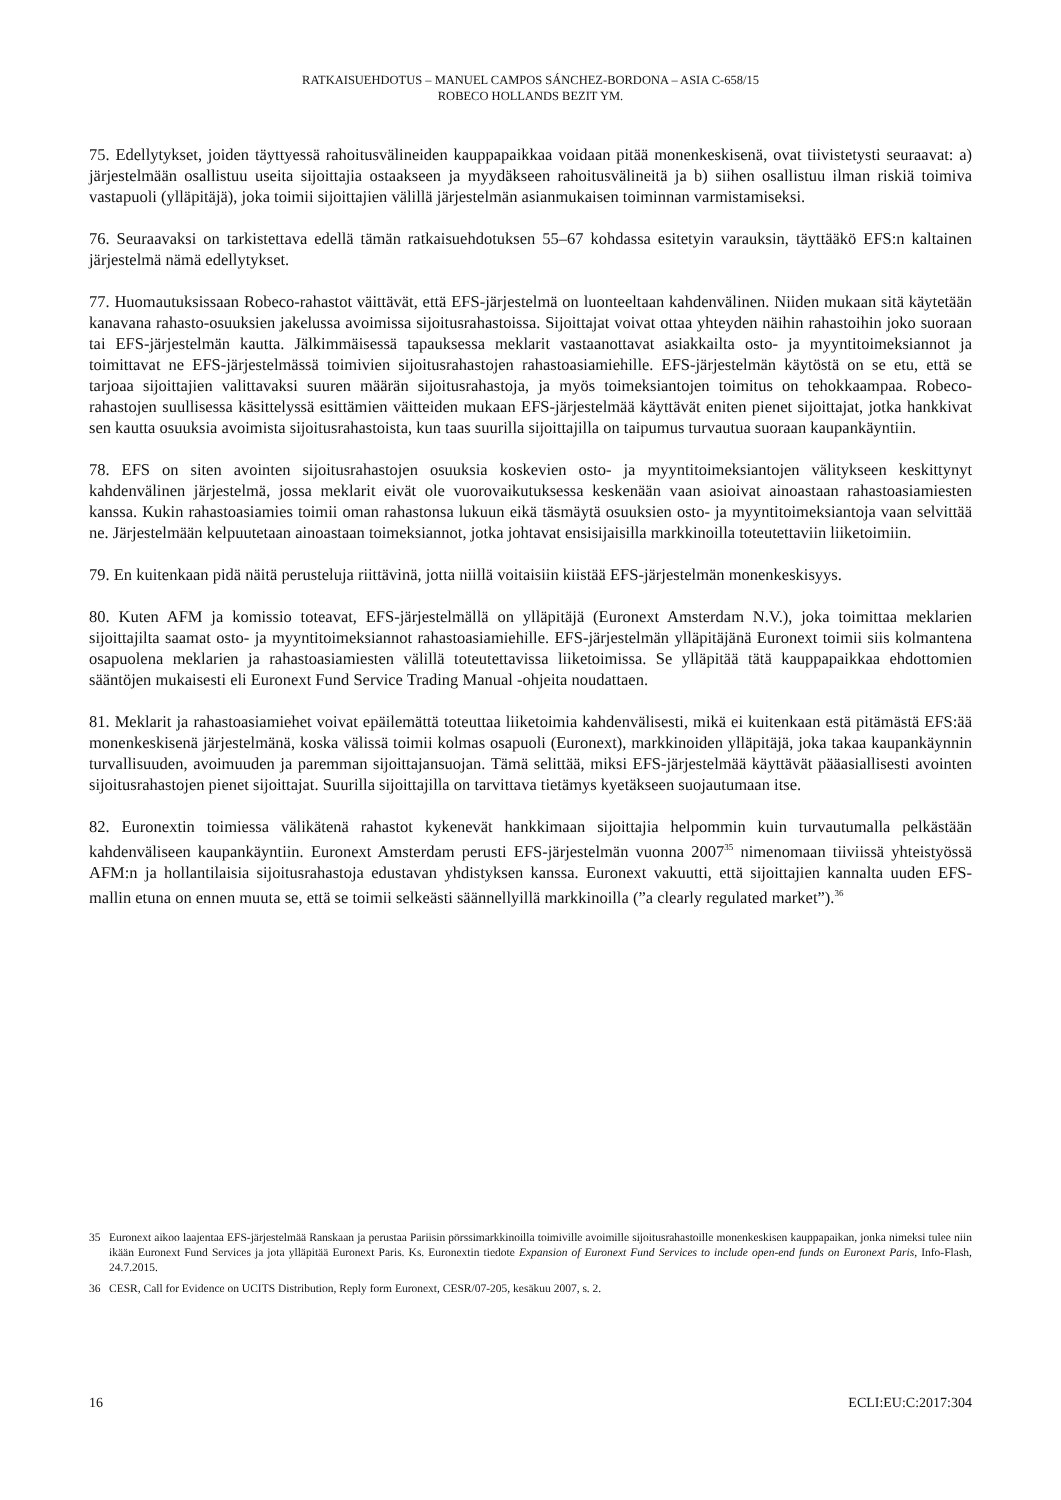RATKAISUEHDOTUS – MANUEL CAMPOS SÁNCHEZ-BORDONA – ASIA C-658/15
ROBECO HOLLANDS BEZIT YM.
75. Edellytykset, joiden täyttyessä rahoitusvälineiden kauppapaikkaa voidaan pitää monenkeskisenä, ovat tiivistetysti seuraavat: a) järjestelmään osallistuu useita sijoittajia ostaakseen ja myydäkseen rahoitusvälineitä ja b) siihen osallistuu ilman riskiä toimiva vastapuoli (ylläpitäjä), joka toimii sijoittajien välillä järjestelmän asianmukaisen toiminnan varmistamiseksi.
76. Seuraavaksi on tarkistettava edellä tämän ratkaisuehdotuksen 55–67 kohdassa esitetyin varauksin, täyttääkö EFS:n kaltainen järjestelmä nämä edellytykset.
77. Huomautuksissaan Robeco-rahastot väittävät, että EFS-järjestelmä on luonteeltaan kahdenvälinen. Niiden mukaan sitä käytetään kanavana rahasto-osuuksien jakelussa avoimissa sijoitusrahastoissa. Sijoittajat voivat ottaa yhteyden näihin rahastoihin joko suoraan tai EFS-järjestelmän kautta. Jälkimmäisessä tapauksessa meklarit vastaanottavat asiakkailta osto- ja myyntitoimeksiannot ja toimittavat ne EFS-järjestelmässä toimivien sijoitusrahastojen rahastoasiamiehille. EFS-järjestelmän käytöstä on se etu, että se tarjoaa sijoittajien valittavaksi suuren määrän sijoitusrahastoja, ja myös toimeksiantojen toimitus on tehokkaampaa. Robeco-rahastojen suullisessa käsittelyssä esittämien väitteiden mukaan EFS-järjestelmää käyttävät eniten pienet sijoittajat, jotka hankkivat sen kautta osuuksia avoimista sijoitusrahastoista, kun taas suurilla sijoittajilla on taipumus turvautua suoraan kaupankäyntiin.
78. EFS on siten avointen sijoitusrahastojen osuuksia koskevien osto- ja myyntitoimeksiantojen välitykseen keskittynyt kahdenvälinen järjestelmä, jossa meklarit eivät ole vuorovaikutuksessa keskenään vaan asioivat ainoastaan rahastoasiamiesten kanssa. Kukin rahastoasiamies toimii oman rahastonsa lukuun eikä täsmäytä osuuksien osto- ja myyntitoimeksiantoja vaan selvittää ne. Järjestelmään kelpuutetaan ainoastaan toimeksiannot, jotka johtavat ensisijaisilla markkinoilla toteutettaviin liiketoimiin.
79. En kuitenkaan pidä näitä perusteluja riittävinä, jotta niillä voitaisiin kiistää EFS-järjestelmän monenkeskisyys.
80. Kuten AFM ja komissio toteavat, EFS-järjestelmällä on ylläpitäjä (Euronext Amsterdam N.V.), joka toimittaa meklarien sijoittajilta saamat osto- ja myyntitoimeksiannot rahastoasiamiehille. EFS-järjestelmän ylläpitäjänä Euronext toimii siis kolmantena osapuolena meklarien ja rahastoasiamiesten välillä toteutettavissa liiketoimissa. Se ylläpitää tätä kauppapaikkaa ehdottomien sääntöjen mukaisesti eli Euronext Fund Service Trading Manual -ohjeita noudattaen.
81. Meklarit ja rahastoasiamiehet voivat epäilemättä toteuttaa liiketoimia kahdenvälisesti, mikä ei kuitenkaan estä pitämästä EFS:ää monenkeskisenä järjestelmänä, koska välissä toimii kolmas osapuoli (Euronext), markkinoiden ylläpitäjä, joka takaa kaupankäynnin turvallisuuden, avoimuuden ja paremman sijoittajansuojan. Tämä selittää, miksi EFS-järjestelmää käyttävät pääasiallisesti avointen sijoitusrahastojen pienet sijoittajat. Suurilla sijoittajilla on tarvittava tietämys kyetäkseen suojautumaan itse.
82. Euronextin toimiessa välikätenä rahastot kykenevät hankkimaan sijoittajia helpommin kuin turvautumalla pelkästään kahdenväliseen kaupankäyntiin. Euronext Amsterdam perusti EFS-järjestelmän vuonna 2007<sup>35</sup> nimenomaan tiiviissä yhteistyössä AFM:n ja hollantilaisia sijoitusrahastoja edustavan yhdistyksen kanssa. Euronext vakuutti, että sijoittajien kannalta uuden EFS-mallin etuna on ennen muuta se, että se toimii selkeästi säännellyillä markkinoilla (”a clearly regulated market”).<sup>36</sup>
35 Euronext aikoo laajentaa EFS-järjestelmää Ranskaan ja perustaa Pariisin pörssimarkkinoilla toimiville avoimille sijoitusrahastoille monenkeskisen kauppapaikan, jonka nimeksi tulee niin ikään Euronext Fund Services ja jota ylläpitää Euronext Paris. Ks. Euronextin tiedote Expansion of Euronext Fund Services to include open-end funds on Euronext Paris, Info-Flash, 24.7.2015.
36 CESR, Call for Evidence on UCITS Distribution, Reply form Euronext, CESR/07-205, kesäkuu 2007, s. 2.
16 ECLI:EU:C:2017:304